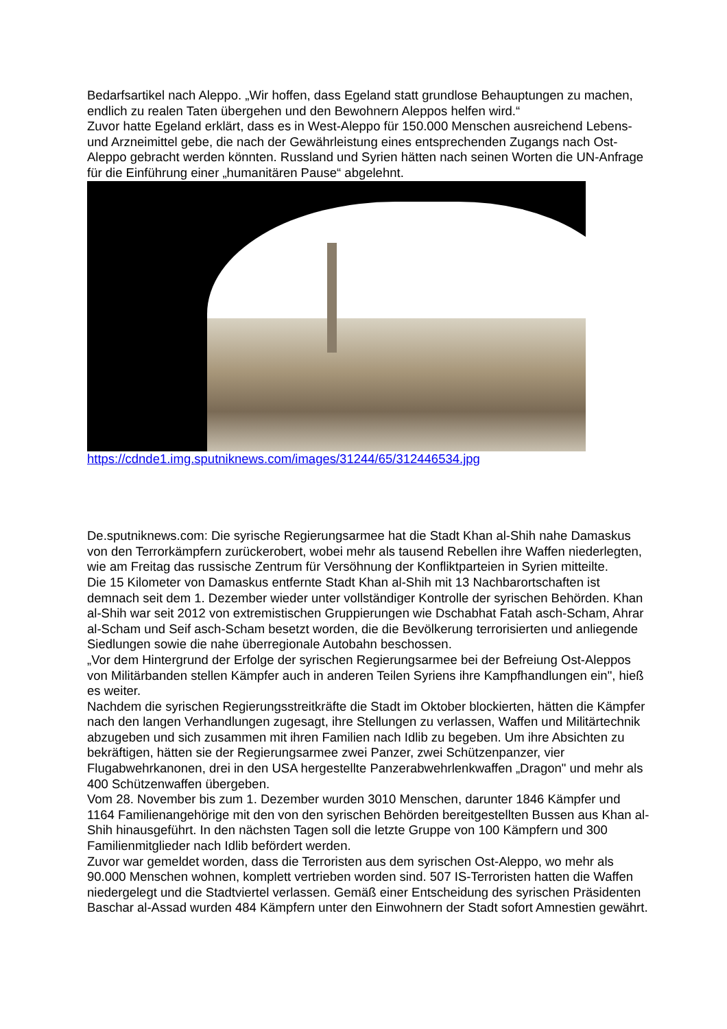Bedarfsartikel nach Aleppo. „Wir hoffen, dass Egeland statt grundlose Behauptungen zu machen, endlich zu realen Taten übergehen und den Bewohnern Aleppos helfen wird.“
Zuvor hatte Egeland erklärt, dass es in West-Aleppo für 150.000 Menschen ausreichend Lebens- und Arzneimittel gebe, die nach der Gewährleistung eines entsprechenden Zugangs nach Ost-Aleppo gebracht werden könnten. Russland und Syrien hätten nach seinen Worten die UN-Anfrage für die Einführung einer „humanitären Pause“ abgelehnt.
https://cdnde1.img.sputniknews.com/images/31244/65/312446534.jpg
De.sputniknews.com: Die syrische Regierungsarmee hat die Stadt Khan al-Shih nahe Damaskus von den Terrorkämpfern zurückerobert, wobei mehr als tausend Rebellen ihre Waffen niederlegten, wie am Freitag das russische Zentrum für Versöhnung der Konfliktparteien in Syrien mitteilte.
Die 15 Kilometer von Damaskus entfernte Stadt Khan al-Shih mit 13 Nachbarortschaften ist demnach seit dem 1. Dezember wieder unter vollständiger Kontrolle der syrischen Behörden. Khan al-Shih war seit 2012 von extremistischen Gruppierungen wie Dschabhat Fatah asch-Scham, Ahrar al-Scham und Seif asch-Scham besetzt worden, die die Bevölkerung terrorisierten und anliegende Siedlungen sowie die nahe überregionale Autobahn beschossen.
„Vor dem Hintergrund der Erfolge der syrischen Regierungsarmee bei der Befreiung Ost-Aleppos von Militärbanden stellen Kämpfer auch in anderen Teilen Syriens ihre Kampfhandlungen ein", hieß es weiter.
Nachdem die syrischen Regierungsstreitkräfte die Stadt im Oktober blockierten, hätten die Kämpfer nach den langen Verhandlungen zugesagt, ihre Stellungen zu verlassen, Waffen und Militärtechnik abzugeben und sich zusammen mit ihren Familien nach Idlib zu begeben. Um ihre Absichten zu bekräftigen, hätten sie der Regierungsarmee zwei Panzer, zwei Schützenpanzer, vier Flugabwehrkanonen, drei in den USA hergestellte Panzerabwehrlenkwaffen „Dragon" und mehr als 400 Schützenwaffen übergeben.
Vom 28. November bis zum 1. Dezember wurden 3010 Menschen, darunter 1846 Kämpfer und 1164 Familienangehörige mit den von den syrischen Behörden bereitgestellten Bussen aus Khan al-Shih hinausgeführt. In den nächsten Tagen soll die letzte Gruppe von 100 Kämpfern und 300 Familienmitglieder nach Idlib befördert werden.
Zuvor war gemeldet worden, dass die Terroristen aus dem syrischen Ost-Aleppo, wo mehr als 90.000 Menschen wohnen, komplett vertrieben worden sind. 507 IS-Terroristen hatten die Waffen niedergelegt und die Stadtviertel verlassen. Gemäß einer Entscheidung des syrischen Präsidenten Baschar al-Assad wurden 484 Kämpfern unter den Einwohnern der Stadt sofort Amnestien gewährt.